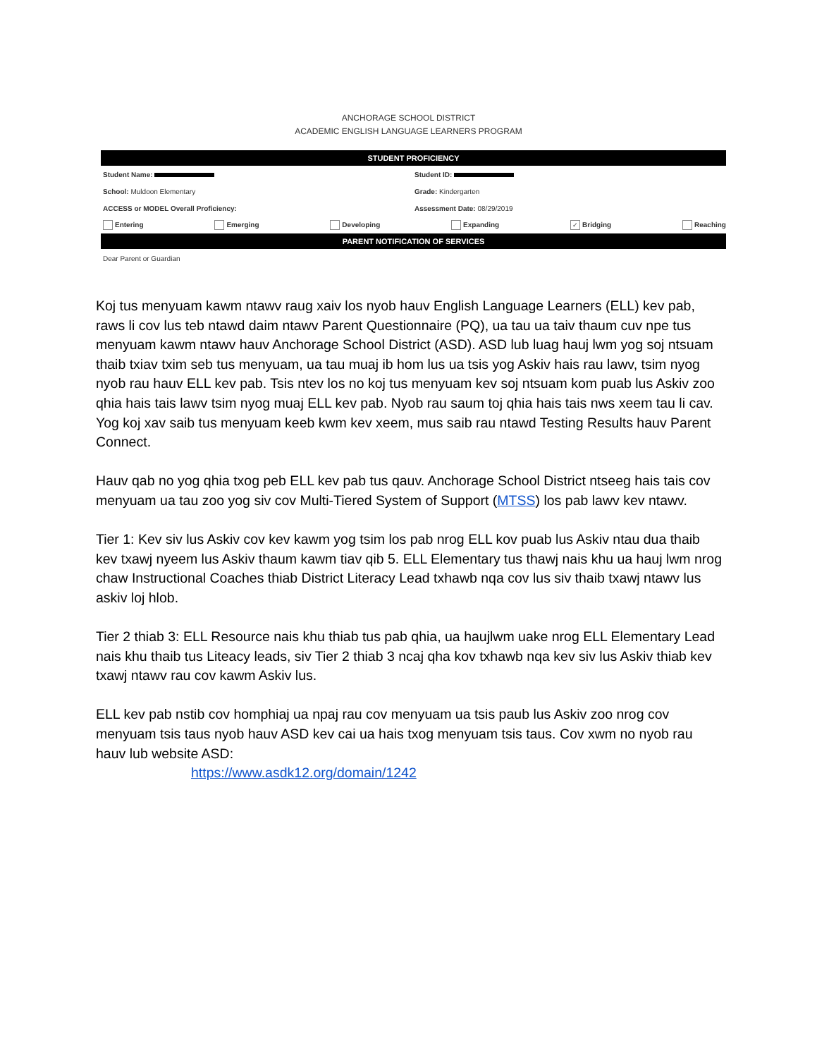ANCHORAGE SCHOOL DISTRICT
ACADEMIC ENGLISH LANGUAGE LEARNERS PROGRAM
STUDENT PROFICIENCY
Student Name: Student ID:
School: Muldoon Elementary Grade: Kindergarten
ACCESS or MODEL Overall Proficiency:
Assessment Date: 08/29/2019
Entering Emerging Developing Expanding ✓ Bridging Reaching
PARENT NOTIFICATION OF SERVICES
Dear Parent or Guardian
Koj tus menyuam kawm ntawv raug xaiv los nyob hauv English Language Learners (ELL) kev pab, raws li cov lus teb ntawd daim ntawv Parent Questionnaire (PQ), ua tau ua taiv thaum cuv npe tus menyuam kawm ntawv hauv Anchorage School District (ASD). ASD lub luag hauj lwm yog soj ntsuam thaib txiav txim seb tus menyuam, ua tau muaj ib hom lus ua tsis yog Askiv hais rau lawv, tsim nyog nyob rau hauv ELL kev pab. Tsis ntev los no koj tus menyuam kev soj ntsuam kom puab lus Askiv zoo qhia hais tais lawv tsim nyog muaj ELL kev pab. Nyob rau saum toj qhia hais tais nws xeem tau li cav. Yog koj xav saib tus menyuam keeb kwm kev xeem, mus saib rau ntawd Testing Results hauv Parent Connect.
Hauv qab no yog qhia txog peb ELL kev pab tus qauv. Anchorage School District ntseeg hais tais cov menyuam ua tau zoo yog siv cov Multi-Tiered System of Support (MTSS) los pab lawv kev ntawv.
Tier 1: Kev siv lus Askiv cov kev kawm yog tsim los pab nrog ELL kov puab lus Askiv ntau dua thaib kev txawj nyeem lus Askiv thaum kawm tiav qib 5. ELL Elementary tus thawj nais khu ua hauj lwm nrog chaw Instructional Coaches thiab District Literacy Lead txhawb nqa cov lus siv thaib txawj ntawv lus askiv loj hlob.
Tier 2 thiab 3: ELL Resource nais khu thiab tus pab qhia, ua haujlwm uake nrog ELL Elementary Lead nais khu thaib tus Liteacy leads, siv Tier 2 thiab 3 ncaj qha kov txhawb nqa kev siv lus Askiv thiab kev txawj ntawv rau cov kawm Askiv lus.
ELL kev pab nstib cov homphiaj ua npaj rau cov menyuam ua tsis paub lus Askiv zoo nrog cov menyuam tsis taus nyob hauv ASD kev cai ua hais txog menyuam tsis taus. Cov xwm no nyob rau hauv lub website ASD:
https://www.asdk12.org/domain/1242